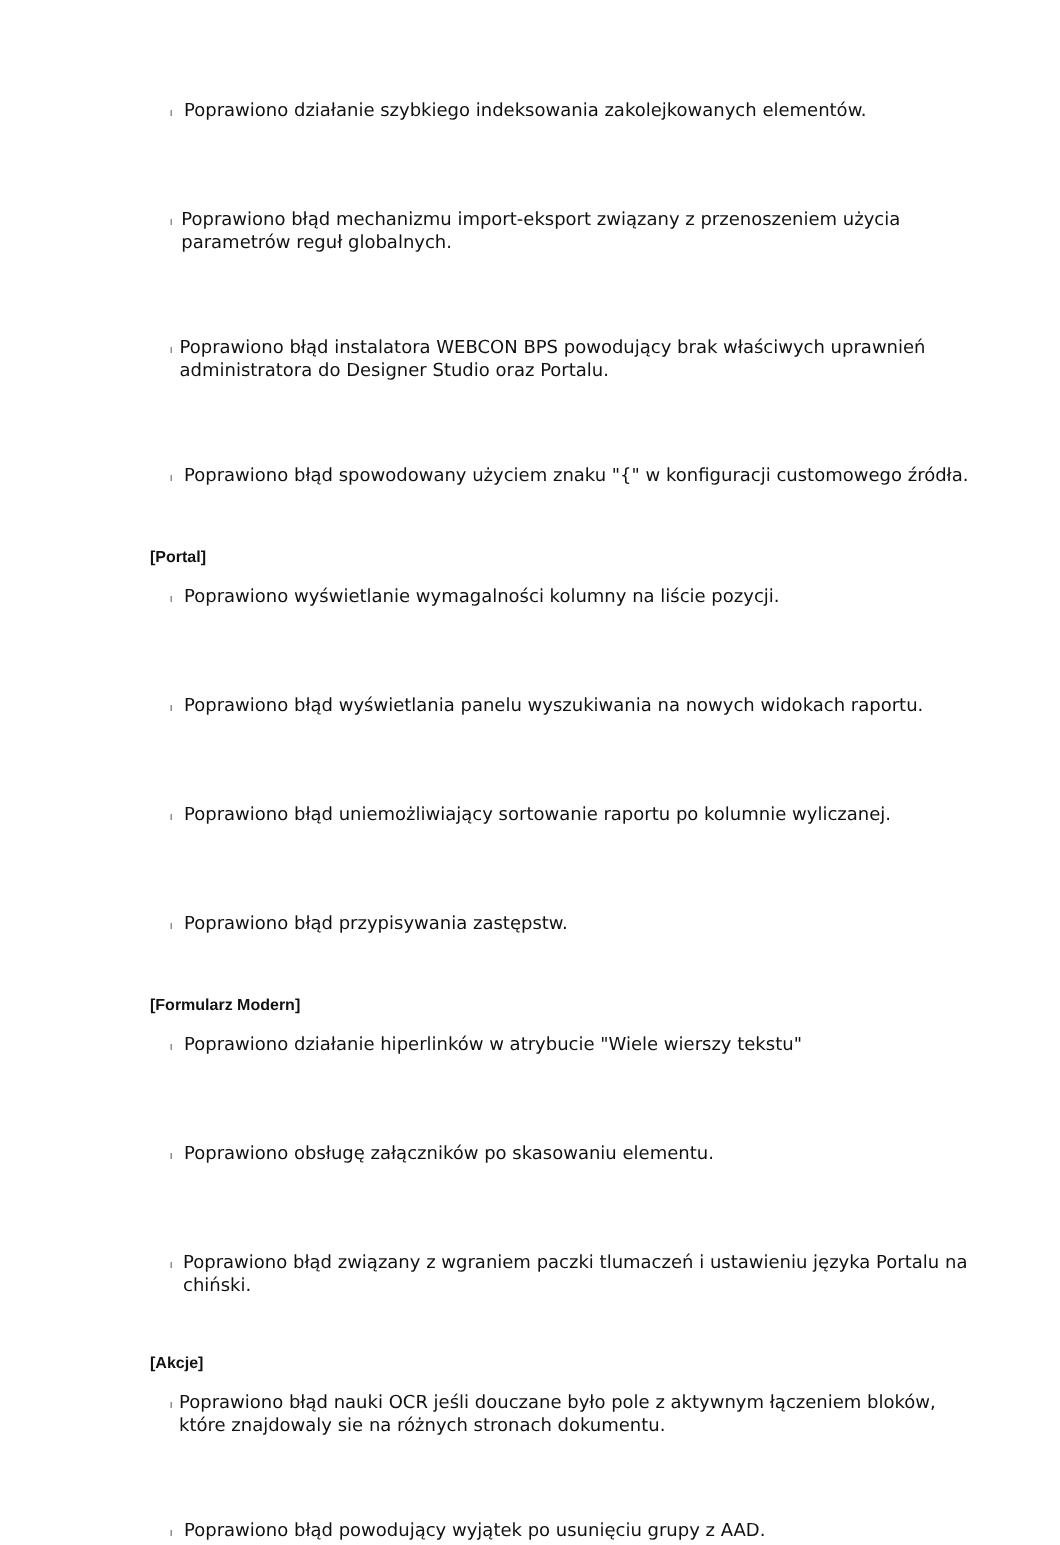l Poprawiono działanie szybkiego indeksowania zakolejkowanych elementów.
l Poprawiono błąd mechanizmu import-eksport związany z przenoszeniem użycia parametrów reguł globalnych.
l Poprawiono błąd instalatora WEBCON BPS powodujący brak właściwych uprawnień administratora do Designer Studio oraz Portalu.
l Poprawiono błąd spowodowany użyciem znaku "{" w konfiguracji customowego źródła.
[Portal]
l Poprawiono wyświetlanie wymagalności kolumny na liście pozycji.
l Poprawiono błąd wyświetlania panelu wyszukiwania na nowych widokach raportu.
l Poprawiono błąd uniemożliwiający sortowanie raportu po kolumnie wyliczanej.
l Poprawiono błąd przypisywania zastępstw.
[Formularz Modern]
l Poprawiono działanie hiperlinków w atrybucie "Wiele wierszy tekstu"
l Poprawiono obsługę załączników po skasowaniu elementu.
l Poprawiono błąd związany z wgraniem paczki tlumaczeń i ustawieniu języka Portalu na chiński.
[Akcje]
l Poprawiono błąd nauki OCR jeśli douczane było pole z aktywnym łączeniem bloków, które znajdowaly sie na różnych stronach dokumentu.
l Poprawiono błąd powodujący wyjątek po usunięciu grupy z AAD.